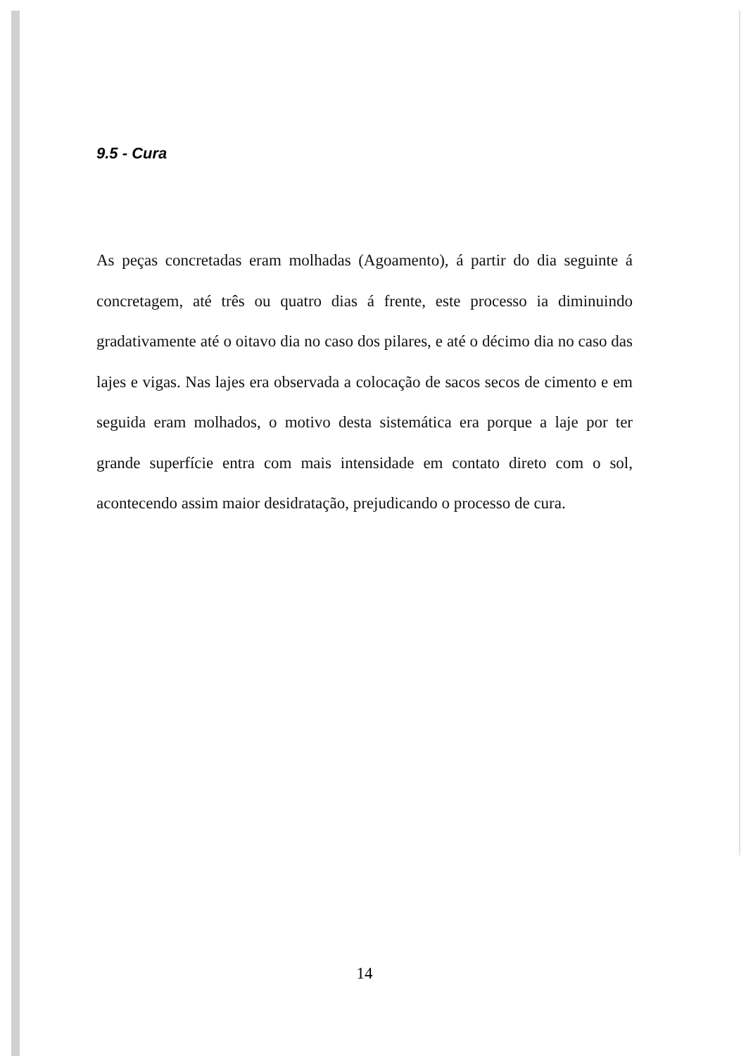9.5 - Cura
As peças concretadas eram molhadas (Agoamento), á partir do dia seguinte á concretagem, até três ou quatro dias á frente, este processo ia diminuindo gradativamente até o oitavo dia no caso dos pilares, e até o décimo dia no caso das lajes e vigas. Nas lajes era observada a colocação de sacos secos de cimento e em seguida eram molhados, o motivo desta sistemática era porque a laje por ter grande superfície entra com mais intensidade em contato direto com o sol, acontecendo assim maior desidratação, prejudicando o processo de cura.
14